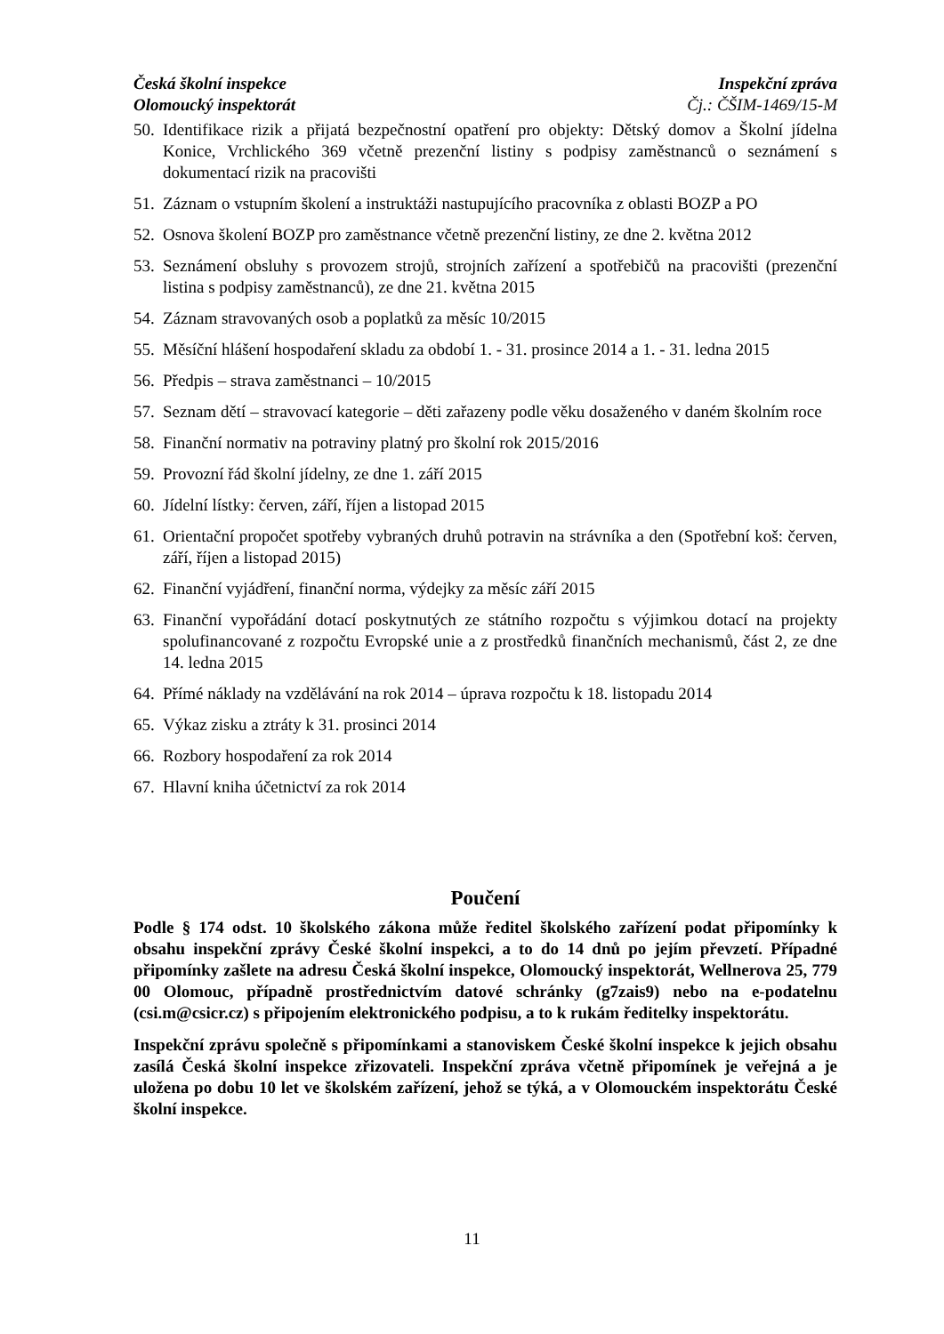Česká školní inspekce
Olomoucký inspektorát
Inspekční zpráva
Čj.: ČŠIM-1469/15-M
50. Identifikace rizik a přijatá bezpečnostní opatření pro objekty: Dětský domov a Školní jídelna Konice, Vrchlického 369 včetně prezenční listiny s podpisy zaměstnanců o seznámení s dokumentací rizik na pracovišti
51. Záznam o vstupním školení a instruktáži nastupujícího pracovníka z oblasti BOZP a PO
52. Osnova školení BOZP pro zaměstnance včetně prezenční listiny, ze dne 2. května 2012
53. Seznámení obsluhy s provozem strojů, strojních zařízení a spotřebičů na pracovišti (prezenční listina s podpisy zaměstnanců), ze dne 21. května 2015
54. Záznam stravovaných osob a poplatků za měsíc 10/2015
55. Měsíční hlášení hospodaření skladu za období 1. - 31. prosince 2014 a 1. - 31. ledna 2015
56. Předpis – strava zaměstnanci – 10/2015
57. Seznam dětí – stravovací kategorie – děti zařazeny podle věku dosaženého v daném školním roce
58. Finanční normativ na potraviny platný pro školní rok 2015/2016
59. Provozní řád školní jídelny, ze dne 1. září 2015
60. Jídelní lístky: červen, září, říjen a listopad 2015
61. Orientační propočet spotřeby vybraných druhů potravin na strávníka a den (Spotřební koš: červen, září, říjen a listopad 2015)
62. Finanční vyjádření, finanční norma, výdejky za měsíc září 2015
63. Finanční vypořádání dotací poskytnutých ze státního rozpočtu s výjimkou dotací na projekty spolufinancované z rozpočtu Evropské unie a z prostředků finančních mechanismů, část 2, ze dne 14. ledna 2015
64. Přímé náklady na vzdělávání na rok 2014 – úprava rozpočtu k 18. listopadu 2014
65. Výkaz zisku a ztráty k 31. prosinci 2014
66. Rozbory hospodaření za rok 2014
67. Hlavní kniha účetnictví za rok 2014
Poučení
Podle § 174 odst. 10 školského zákona může ředitel školského zařízení podat připomínky k obsahu inspekční zprávy České školní inspekci, a to do 14 dnů po jejím převzetí. Případné připomínky zašlete na adresu Česká školní inspekce, Olomoucký inspektorát, Wellnerova 25, 779 00 Olomouc, případně prostřednictvím datové schránky (g7zais9) nebo na e-podatelnu (csi.m@csicr.cz) s připojením elektronického podpisu, a to k rukám ředitelky inspektorátu.
Inspekční zprávu společně s připomínkami a stanoviskem České školní inspekce k jejich obsahu zasílá Česká školní inspekce zřizovateli. Inspekční zpráva včetně připomínek je veřejná a je uložena po dobu 10 let ve školském zařízení, jehož se týká, a v Olomouckém inspektorátu České školní inspekce.
11